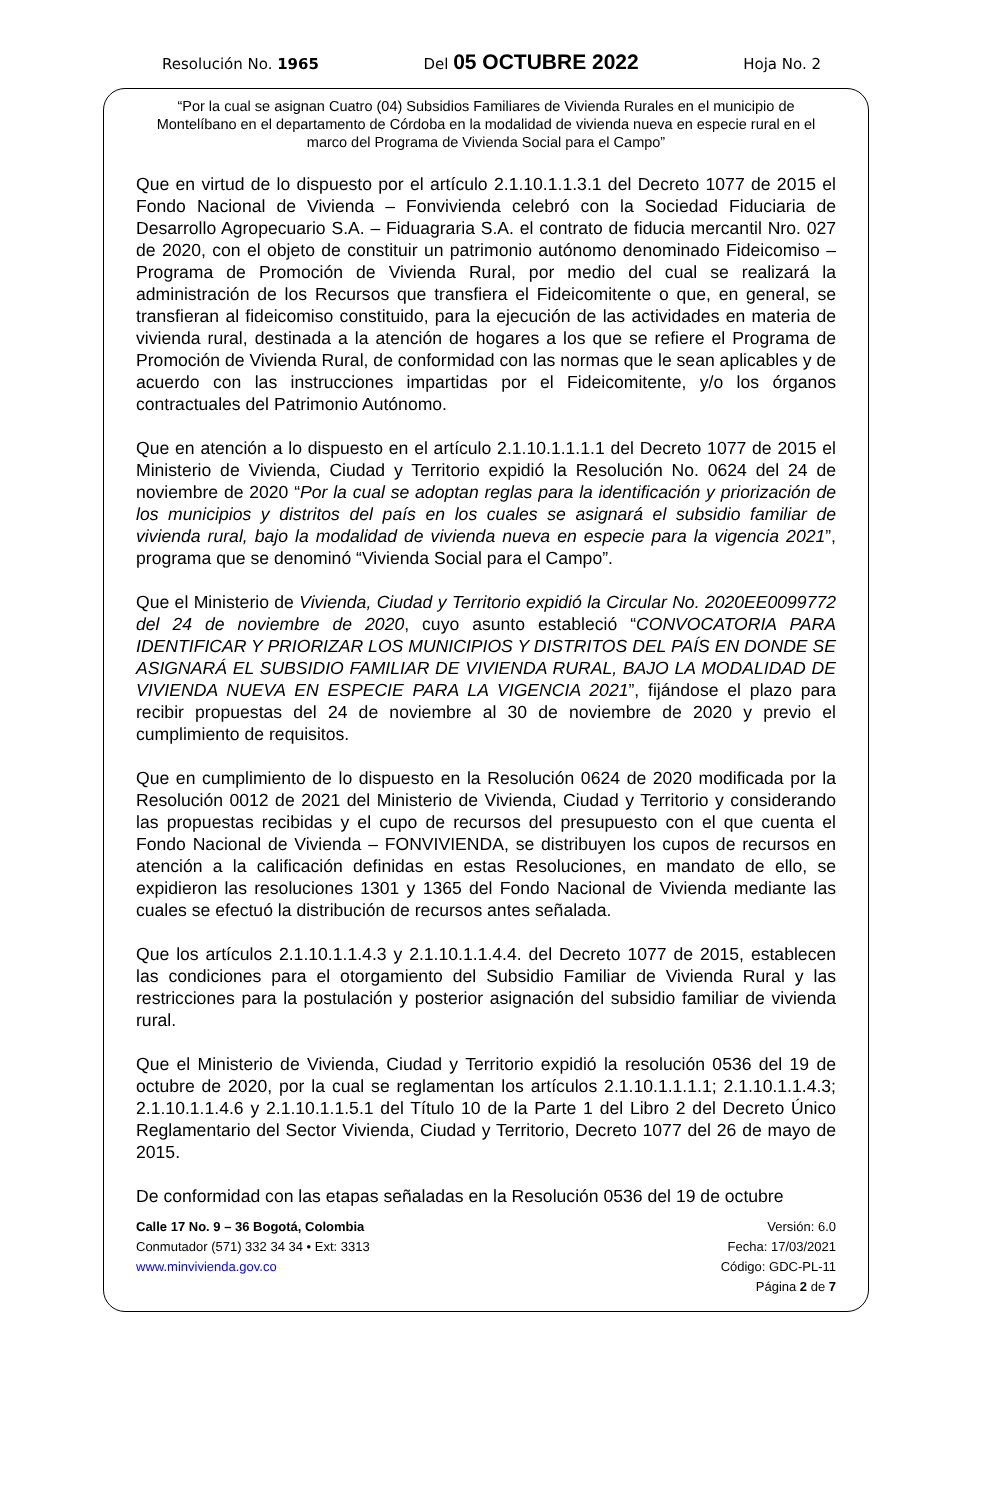Resolución No. 1965 Del 05 OCTUBRE 2022 Hoja No. 2
“Por la cual se asignan Cuatro (04) Subsidios Familiares de Vivienda Rurales en el municipio de Montelíbano en el departamento de Córdoba en la modalidad de vivienda nueva en especie rural en el marco del Programa de Vivienda Social para el Campo”
Que en virtud de lo dispuesto por el artículo 2.1.10.1.1.3.1 del Decreto 1077 de 2015 el Fondo Nacional de Vivienda – Fonvivienda celebró con la Sociedad Fiduciaria de Desarrollo Agropecuario S.A. – Fiduagraria S.A. el contrato de fiducia mercantil Nro. 027 de 2020, con el objeto de constituir un patrimonio autónomo denominado Fideicomiso – Programa de Promoción de Vivienda Rural, por medio del cual se realizará la administración de los Recursos que transfiera el Fideicomitente o que, en general, se transfieran al fideicomiso constituido, para la ejecución de las actividades en materia de vivienda rural, destinada a la atención de hogares a los que se refiere el Programa de Promoción de Vivienda Rural, de conformidad con las normas que le sean aplicables y de acuerdo con las instrucciones impartidas por el Fideicomitente, y/o los órganos contractuales del Patrimonio Autónomo.
Que en atención a lo dispuesto en el artículo 2.1.10.1.1.1.1 del Decreto 1077 de 2015 el Ministerio de Vivienda, Ciudad y Territorio expidió la Resolución No. 0624 del 24 de noviembre de 2020 “Por la cual se adoptan reglas para la identificación y priorización de los municipios y distritos del país en los cuales se asignará el subsidio familiar de vivienda rural, bajo la modalidad de vivienda nueva en especie para la vigencia 2021”, programa que se denominó “Vivienda Social para el Campo”.
Que el Ministerio de Vivienda, Ciudad y Territorio expidió la Circular No. 2020EE0099772 del 24 de noviembre de 2020, cuyo asunto estableció “CONVOCATORIA PARA IDENTIFICAR Y PRIORIZAR LOS MUNICIPIOS Y DISTRITOS DEL PAÍS EN DONDE SE ASIGNARÁ EL SUBSIDIO FAMILIAR DE VIVIENDA RURAL, BAJO LA MODALIDAD DE VIVIENDA NUEVA EN ESPECIE PARA LA VIGENCIA 2021”, fijándose el plazo para recibir propuestas del 24 de noviembre al 30 de noviembre de 2020 y previo el cumplimiento de requisitos.
Que en cumplimiento de lo dispuesto en la Resolución 0624 de 2020 modificada por la Resolución 0012 de 2021 del Ministerio de Vivienda, Ciudad y Territorio y considerando las propuestas recibidas y el cupo de recursos del presupuesto con el que cuenta el Fondo Nacional de Vivienda – FONVIVIENDA, se distribuyen los cupos de recursos en atención a la calificación definidas en estas Resoluciones, en mandato de ello, se expidieron las resoluciones 1301 y 1365 del Fondo Nacional de Vivienda mediante las cuales se efectuó la distribución de recursos antes señalada.
Que los artículos 2.1.10.1.1.4.3 y 2.1.10.1.1.4.4. del Decreto 1077 de 2015, establecen las condiciones para el otorgamiento del Subsidio Familiar de Vivienda Rural y las restricciones para la postulación y posterior asignación del subsidio familiar de vivienda rural.
Que el Ministerio de Vivienda, Ciudad y Territorio expidió la resolución 0536 del 19 de octubre de 2020, por la cual se reglamentan los artículos 2.1.10.1.1.1.1; 2.1.10.1.1.4.3; 2.1.10.1.1.4.6 y 2.1.10.1.1.5.1 del Título 10 de la Parte 1 del Libro 2 del Decreto Único Reglamentario del Sector Vivienda, Ciudad y Territorio, Decreto 1077 del 26 de mayo de 2015.
De conformidad con las etapas señaladas en la Resolución 0536 del 19 de octubre
Calle 17 No. 9 – 36 Bogotá, Colombia
Conmutador (571) 332 34 34 • Ext: 3313
www.minvivienda.gov.co
Versión: 6.0
Fecha: 17/03/2021
Código: GDC-PL-11
Página 2 de 7